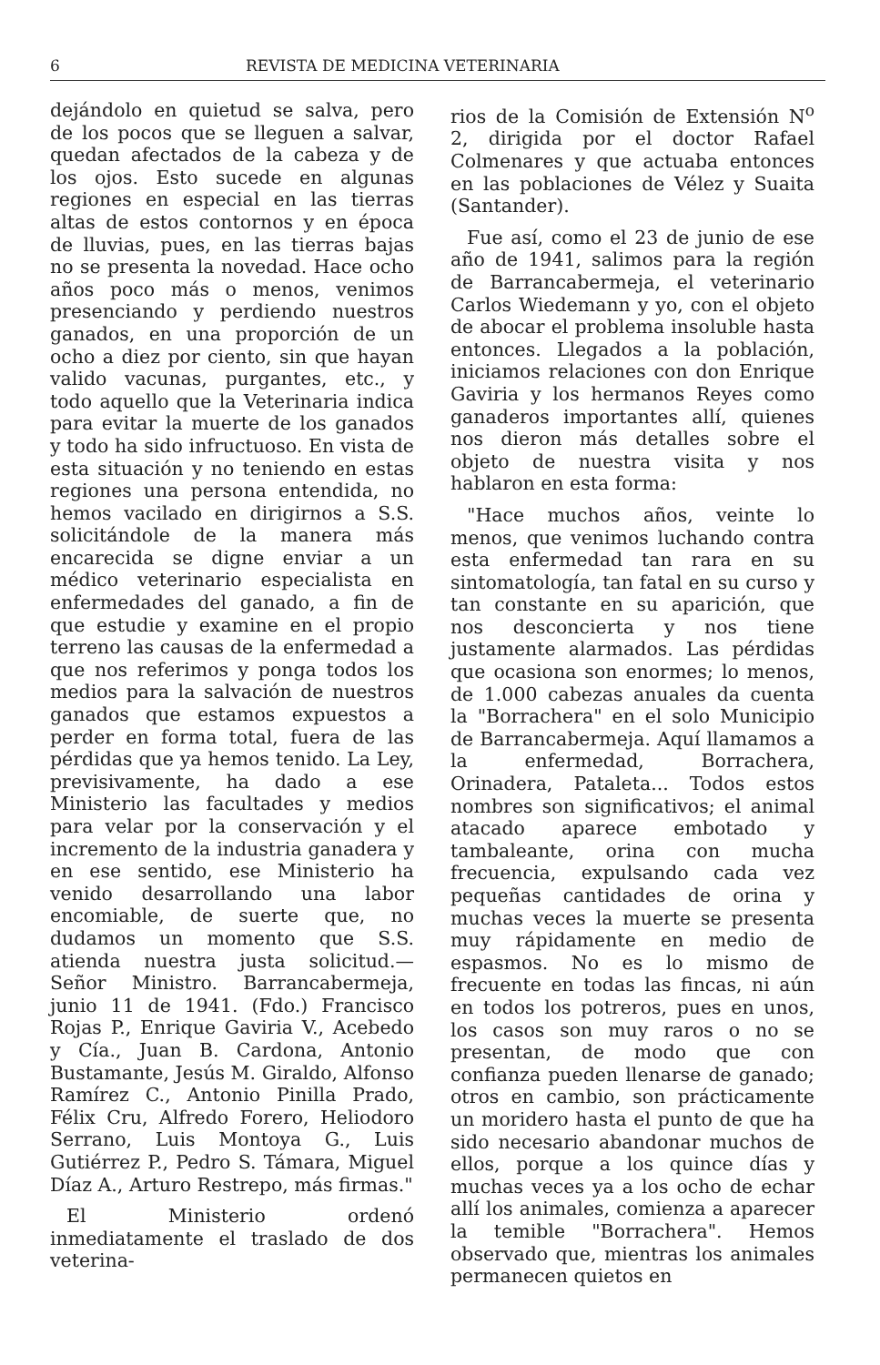6 REVISTA DE MEDICINA VETERINARIA
dejándolo en quietud se salva, pero de los pocos que se lleguen a salvar, quedan afectados de la cabeza y de los ojos. Esto sucede en algunas regiones en especial en las tierras altas de estos contornos y en época de lluvias, pues, en las tierras bajas no se presenta la novedad. Hace ocho años poco más o menos, venimos presenciando y perdiendo nuestros ganados, en una proporción de un ocho a diez por ciento, sin que hayan valido vacunas, purgantes, etc., y todo aquello que la Veterinaria indica para evitar la muerte de los ganados y todo ha sido infructuoso. En vista de esta situación y no teniendo en estas regiones una persona entendida, no hemos vacilado en dirigirnos a S.S. solicitándole de la manera más encarecida se digne enviar a un médico veterinario especialista en enfermedades del ganado, a fin de que estudie y examine en el propio terreno las causas de la enfermedad a que nos referimos y ponga todos los medios para la salvación de nuestros ganados que estamos expuestos a perder en forma total, fuera de las pérdidas que ya hemos tenido. La Ley, previsivamente, ha dado a ese Ministerio las facultades y medios para velar por la conservación y el incremento de la industria ganadera y en ese sentido, ese Ministerio ha venido desarrollando una labor encomiable, de suerte que, no dudamos un momento que S.S. atienda nuestra justa solicitud.—Señor Ministro. Barrancabermeja, junio 11 de 1941. (Fdo.) Francisco Rojas P., Enrique Gaviria V., Acebedo y Cía., Juan B. Cardona, Antonio Bustamante, Jesús M. Giraldo, Alfonso Ramírez C., Antonio Pinilla Prado, Félix Cru, Alfredo Forero, Heliodoro Serrano, Luis Montoya G., Luis Gutiérrez P., Pedro S. Támara, Miguel Díaz A., Arturo Restrepo, más firmas."
El Ministerio ordenó inmediatamente el traslado de dos veterina-
rios de la Comisión de Extensión N<sup>o</sup> 2, dirigida por el doctor Rafael Colmenares y que actuaba entonces en las poblaciones de Vélez y Suaita (Santander).
Fue así, como el 23 de junio de ese año de 1941, salimos para la región de Barrancabermeja, el veterinario Carlos Wiedemann y yo, con el objeto de abocar el problema insoluble hasta entonces. Llegados a la población, iniciamos relaciones con don Enrique Gaviria y los hermanos Reyes como ganaderos importantes allí, quienes nos dieron más detalles sobre el objeto de nuestra visita y nos hablaron en esta forma:
"Hace muchos años, veinte lo menos, que venimos luchando contra esta enfermedad tan rara en su sintomatología, tan fatal en su curso y tan constante en su aparición, que nos desconcierta y nos tiene justamente alarmados. Las pérdidas que ocasiona son enormes; lo menos, de 1.000 cabezas anuales da cuenta la "Borrachera" en el solo Municipio de Barrancabermeja. Aquí llamamos a la enfermedad, Borrachera, Orinadera, Pataleta... Todos estos nombres son significativos; el animal atacado aparece embotado y tambaleante, orina con mucha frecuencia, expulsando cada vez pequeñas cantidades de orina y muchas veces la muerte se presenta muy rápidamente en medio de espasmos. No es lo mismo de frecuente en todas las fincas, ni aún en todos los potreros, pues en unos, los casos son muy raros o no se presentan, de modo que con confianza pueden llenarse de ganado; otros en cambio, son prácticamente un moridero hasta el punto de que ha sido necesario abandonar muchos de ellos, porque a los quince días y muchas veces ya a los ocho de echar allí los animales, comienza a aparecer la temible "Borrachera". Hemos observado que, mientras los animales permanecen quietos en